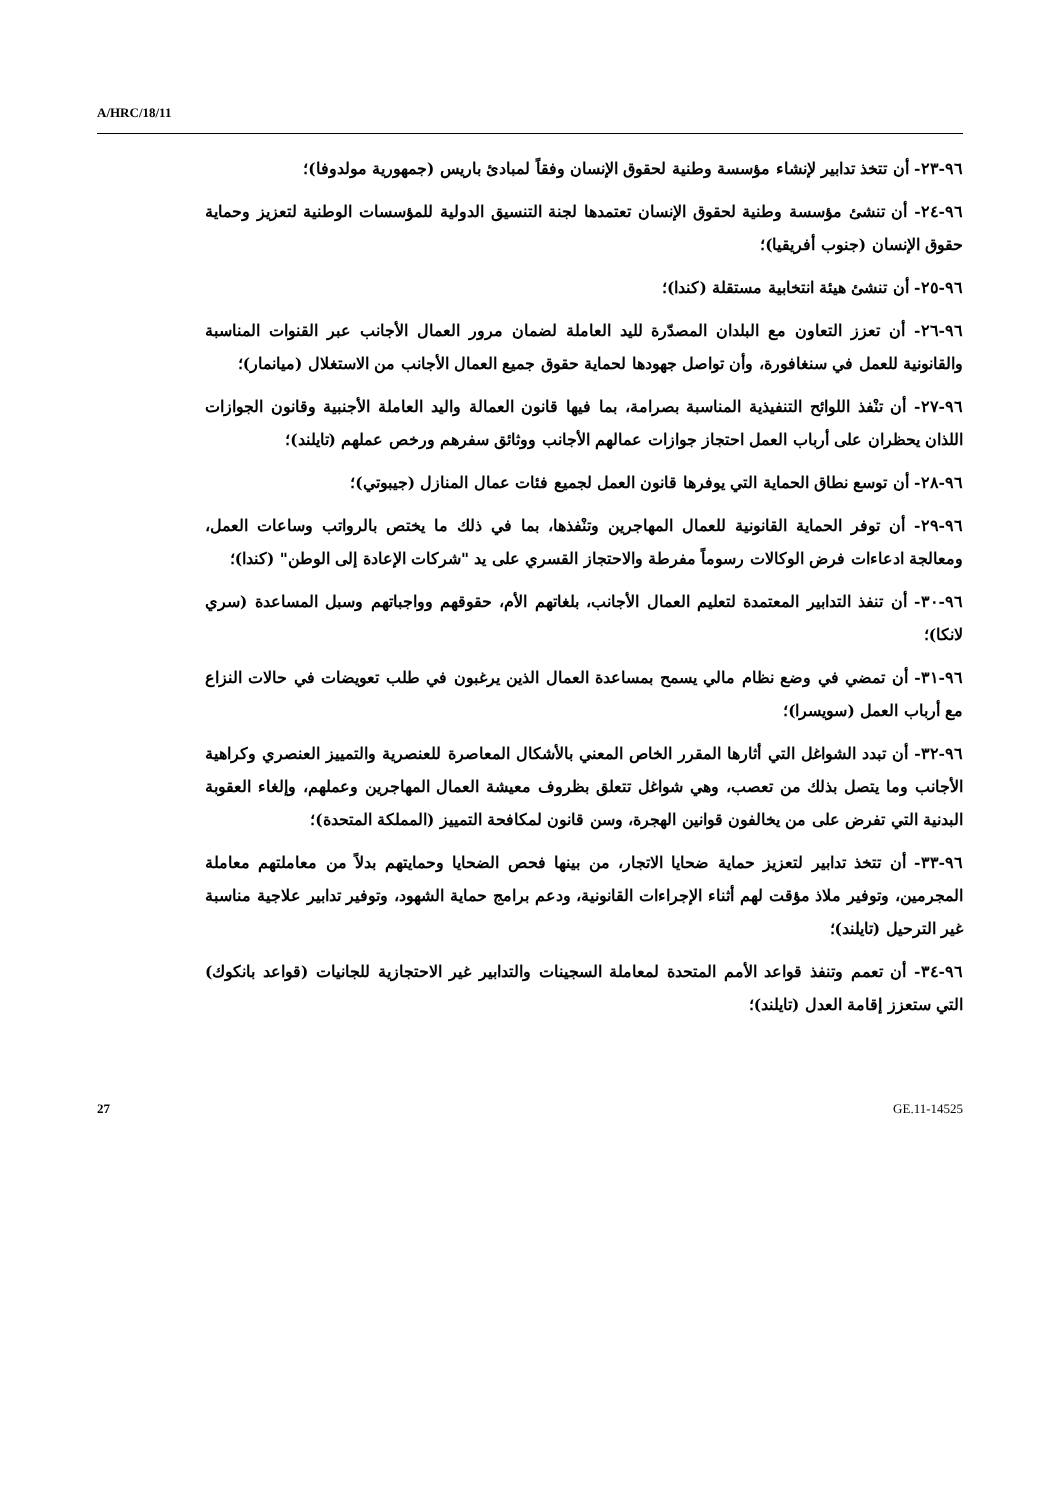A/HRC/18/11
٩٦-٢٣- أن تتخذ تدابير لإنشاء مؤسسة وطنية لحقوق الإنسان وفقاً لمبادئ باريس (جمهورية مولدوفا)؛
٩٦-٢٤- أن تنشئ مؤسسة وطنية لحقوق الإنسان تعتمدها لجنة التنسيق الدولية للمؤسسات الوطنية لتعزيز وحماية حقوق الإنسان (جنوب أفريقيا)؛
٩٦-٢٥- أن تنشئ هيئة انتخابية مستقلة (كندا)؛
٩٦-٢٦- أن تعزز التعاون مع البلدان المصدّرة لليد العاملة لضمان مرور العمال الأجانب عبر القنوات المناسبة والقانونية للعمل في سنغافورة، وأن تواصل جهودها لحماية حقوق جميع العمال الأجانب من الاستغلال (ميانمار)؛
٩٦-٢٧- أن تنْفذ اللوائح التنفيذية المناسبة بصرامة، بما فيها قانون العمالة واليد العاملة الأجنبية وقانون الجوازات اللذان يحظران على أرباب العمل احتجاز جوازات عمالهم الأجانب ووثائق سفرهم ورخص عملهم (تايلند)؛
٩٦-٢٨- أن توسع نطاق الحماية التي يوفرها قانون العمل لجميع فئات عمال المنازل (جيبوتي)؛
٩٦-٢٩- أن توفر الحماية القانونية للعمال المهاجرين وتنْفذها، بما في ذلك ما يختص بالرواتب وساعات العمل، ومعالجة ادعاءات فرض الوكالات رسوماً مفرطة والاحتجاز القسري على يد "شركات الإعادة إلى الوطن" (كندا)؛
٩٦-٣٠- أن تنفذ التدابير المعتمدة لتعليم العمال الأجانب، بلغاتهم الأم، حقوقهم وواجباتهم وسبل المساعدة (سري لانكا)؛
٩٦-٣١- أن تمضي في وضع نظام مالي يسمح بمساعدة العمال الذين يرغبون في طلب تعويضات في حالات النزاع مع أرباب العمل (سويسرا)؛
٩٦-٣٢- أن تبدد الشواغل التي أثارها المقرر الخاص المعني بالأشكال المعاصرة للعنصرية والتمييز العنصري وكراهية الأجانب وما يتصل بذلك من تعصب، وهي شواغل تتعلق بظروف معيشة العمال المهاجرين وعملهم، وإلغاء العقوبة البدنية التي تفرض على من يخالفون قوانين الهجرة، وسن قانون لمكافحة التمييز (المملكة المتحدة)؛
٩٦-٣٣- أن تتخذ تدابير لتعزيز حماية ضحايا الاتجار، من بينها فحص الضحايا وحمايتهم بدلاً من معاملتهم معاملة المجرمين، وتوفير ملاذ مؤقت لهم أثناء الإجراءات القانونية، ودعم برامج حماية الشهود، وتوفير تدابير علاجية مناسبة غير الترحيل (تايلند)؛
٩٦-٣٤- أن تعمم وتنفذ قواعد الأمم المتحدة لمعاملة السجينات والتدابير غير الاحتجازية للجانيات (قواعد بانكوك) التي ستعزز إقامة العدل (تايلند)؛
27 GE.11-14525